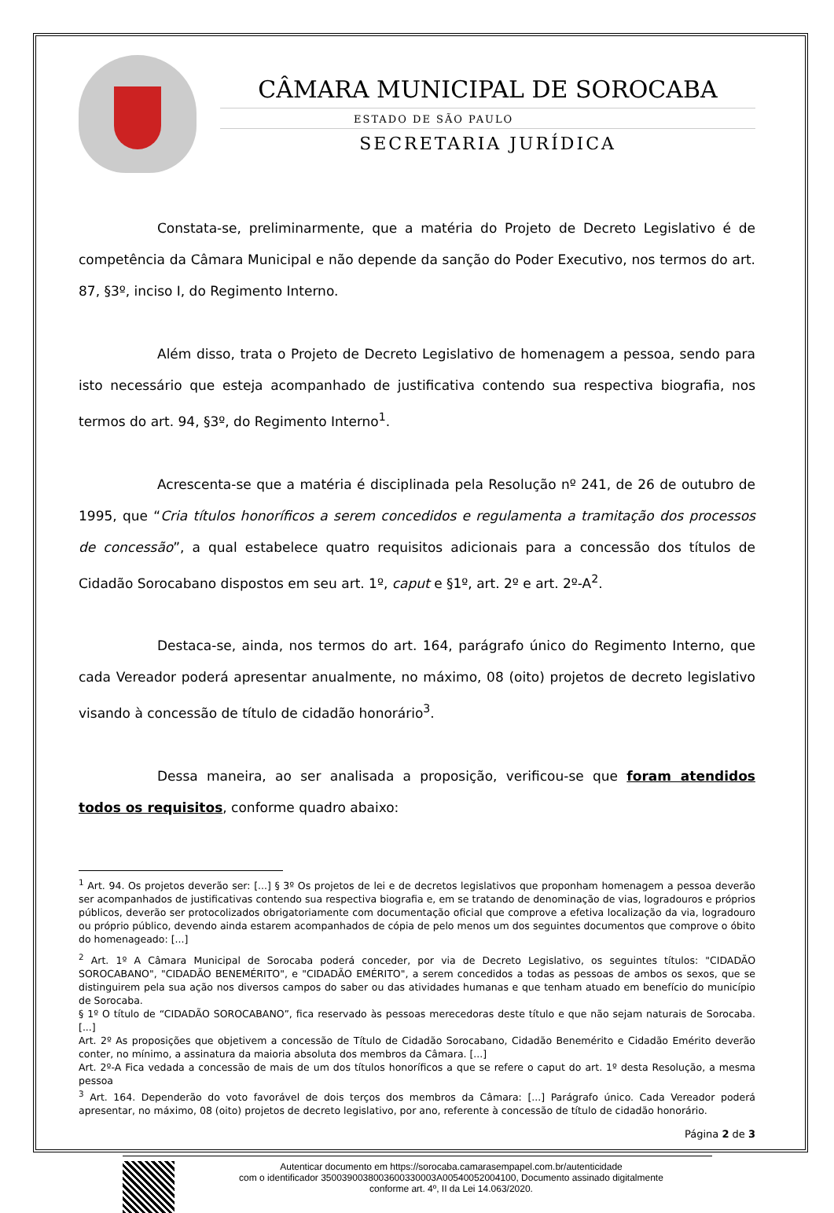CÂMARA MUNICIPAL DE SOROCABA
ESTADO DE SÃO PAULO
SECRETARIA JURÍDICA
Constata-se, preliminarmente, que a matéria do Projeto de Decreto Legislativo é de competência da Câmara Municipal e não depende da sanção do Poder Executivo, nos termos do art. 87, §3º, inciso I, do Regimento Interno.
Além disso, trata o Projeto de Decreto Legislativo de homenagem a pessoa, sendo para isto necessário que esteja acompanhado de justificativa contendo sua respectiva biografia, nos termos do art. 94, §3º, do Regimento Interno<sup>1</sup>.
Acrescenta-se que a matéria é disciplinada pela Resolução nº 241, de 26 de outubro de 1995, que “Cria títulos honoríficos a serem concedidos e regulamenta a tramitação dos processos de concessão”, a qual estabelece quatro requisitos adicionais para a concessão dos títulos de Cidadão Sorocabano dispostos em seu art. 1º, caput e §1º, art. 2º e art. 2º-A<sup>2</sup>.
Destaca-se, ainda, nos termos do art. 164, parágrafo único do Regimento Interno, que cada Vereador poderá apresentar anualmente, no máximo, 08 (oito) projetos de decreto legislativo visando à concessão de título de cidadão honorário<sup>3</sup>.
Dessa maneira, ao ser analisada a proposição, verificou-se que foram atendidos todos os requisitos, conforme quadro abaixo:
<sup>1</sup> Art. 94. Os projetos deverão ser: [...] § 3º Os projetos de lei e de decretos legislativos que proponham homenagem a pessoa deverão ser acompanhados de justificativas contendo sua respectiva biografia e, em se tratando de denominação de vias, logradouros e próprios públicos, deverão ser protocolizados obrigatoriamente com documentação oficial que comprove a efetiva localização da via, logradouro ou próprio público, devendo ainda estarem acompanhados de cópia de pelo menos um dos seguintes documentos que comprove o óbito do homenageado: [...]
<sup>2</sup> Art. 1º A Câmara Municipal de Sorocaba poderá conceder, por via de Decreto Legislativo, os seguintes títulos: "CIDADÃO SOROCABANO", "CIDADÃO BENEMÉRITO", e "CIDADÃO EMÉRITO", a serem concedidos a todas as pessoas de ambos os sexos, que se distinguirem pela sua ação nos diversos campos do saber ou das atividades humanas e que tenham atuado em benefício do município de Sorocaba.
§ 1º O título de “CIDADÃO SOROCABANO”, fica reservado às pessoas merecedoras deste título e que não sejam naturais de Sorocaba. [...]
Art. 2º As proposições que objetivem a concessão de Título de Cidadão Sorocabano, Cidadão Benemérito e Cidadão Emérito deverão conter, no mínimo, a assinatura da maioria absoluta dos membros da Câmara. [...]
Art. 2º-A Fica vedada a concessão de mais de um dos títulos honoríficos a que se refere o caput do art. 1º desta Resolução, a mesma pessoa
<sup>3</sup> Art. 164. Dependerão do voto favorável de dois terços dos membros da Câmara: [...] Parágrafo único. Cada Vereador poderá apresentar, no máximo, 08 (oito) projetos de decreto legislativo, por ano, referente à concessão de título de cidadão honorário.
Página 2 de 3
Autenticar documento em https://sorocaba.camarasempapel.com.br/autenticidade
com o identificador 3500390038003600330003A00540052004100, Documento assinado digitalmente
conforme art. 4º, II da Lei 14.063/2020.